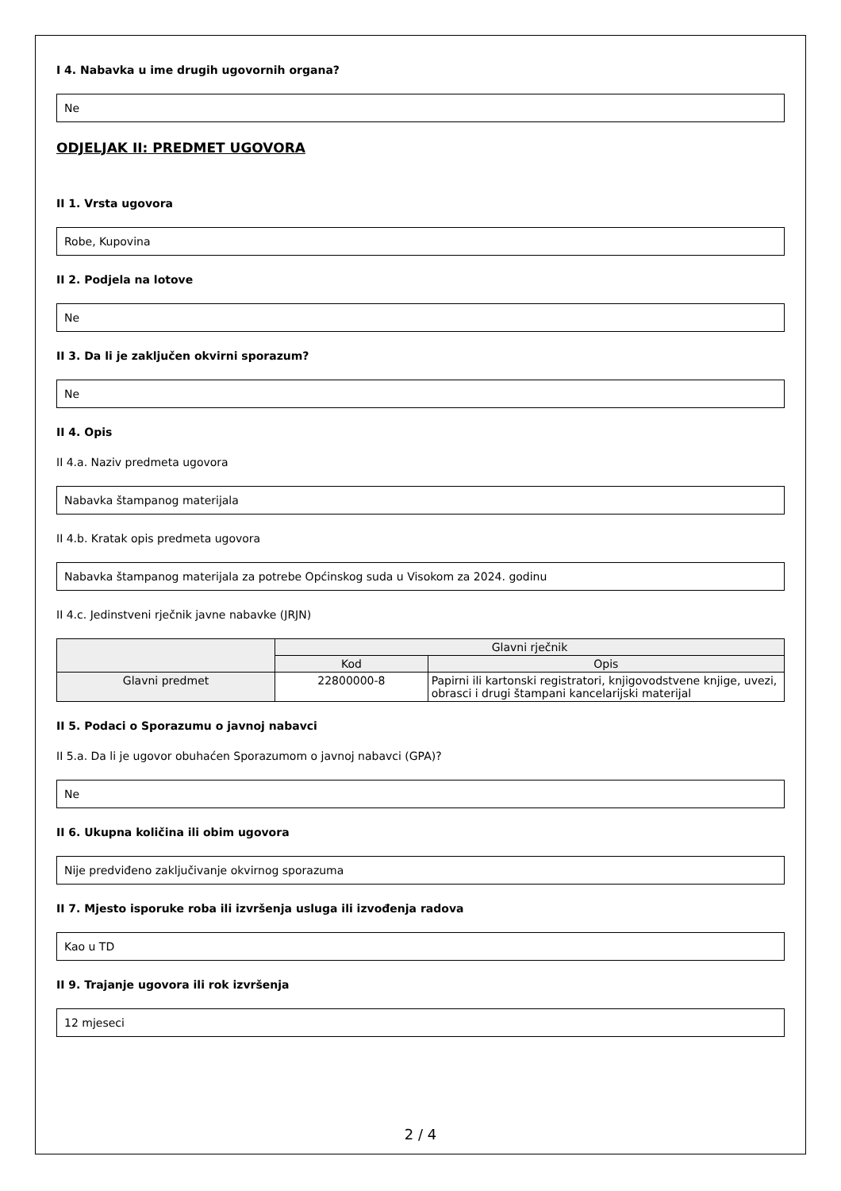I 4. Nabavka u ime drugih ugovornih organa?
Ne
ODJELJAK II: PREDMET UGOVORA
II 1. Vrsta ugovora
Robe, Kupovina
II 2. Podjela na lotove
Ne
II 3. Da li je zaključen okvirni sporazum?
Ne
II 4. Opis
II 4.a. Naziv predmeta ugovora
Nabavka štampanog materijala
II 4.b. Kratak opis predmeta ugovora
Nabavka štampanog materijala za potrebe Općinskog suda u Visokom za 2024. godinu
II 4.c. Jedinstveni rječnik javne nabavke (JRJN)
| | Glavni rječnik | |
| --- | --- | --- |
| | Kod | Opis |
| Glavni predmet | 22800000-8 | Papirni ili kartonski registratori, knjigovodstvene knjige, uvezi, obrasci i drugi štampani kancelarijski materijal |
II 5. Podaci o Sporazumu o javnoj nabavci
II 5.a. Da li je ugovor obuhaćen Sporazumom o javnoj nabavci (GPA)?
Ne
II 6. Ukupna količina ili obim ugovora
Nije predviđeno zaključivanje okvirnog sporazuma
II 7. Mjesto isporuke roba ili izvršenja usluga ili izvođenja radova
Kao u TD
II 9. Trajanje ugovora ili rok izvršenja
12 mjeseci
2 / 4